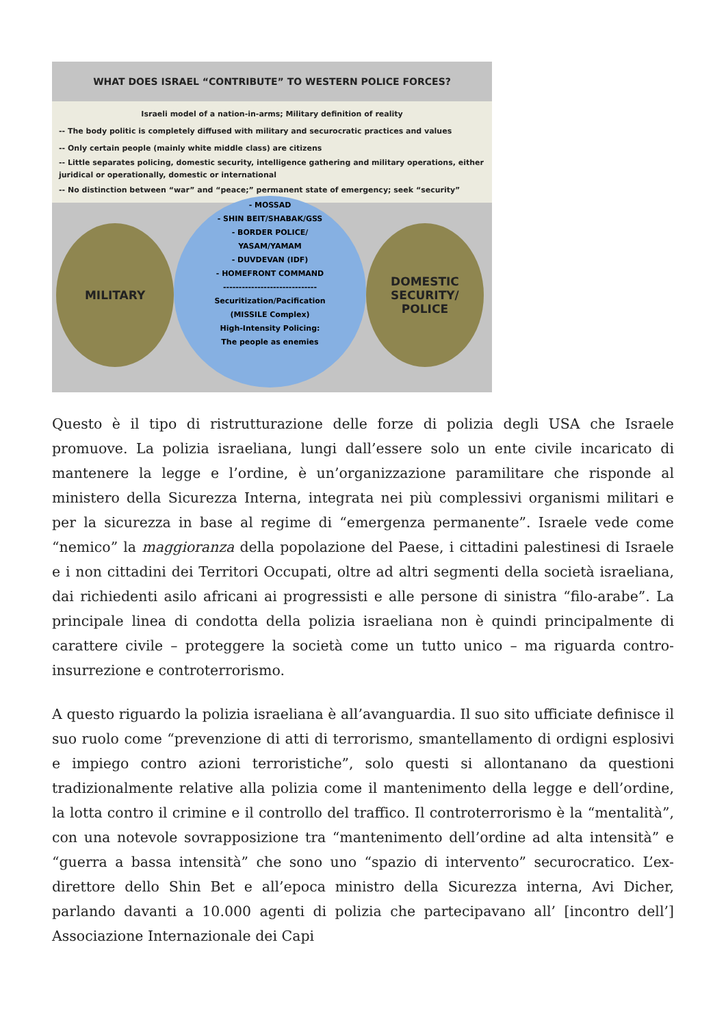WHAT DOES ISRAEL “CONTRIBUTE” TO WESTERN POLICE FORCES?
Israeli model of a nation-in-arms; Military definition of reality
-- The body politic is completely diffused with military and securocratic practices and values
-- Only certain people (mainly white middle class) are citizens
-- Little separates policing, domestic security, intelligence gathering and military operations, either juridical or operationally, domestic or international
-- No distinction between “war” and “peace;” permanent state of emergency; seek “security”
MILITARY
- MOSSAD
- SHIN BEIT/SHABAK/GSS
- BORDER POLICE/
YASAM/YAMAM
- DUVDEVAN (IDF)
- HOMEFRONT COMMAND
------------------------------
Securitization/Pacification
(MISSILE Complex)
High-Intensity Policing:
The people as enemies
DOMESTIC
SECURITY/
POLICE
Questo è il tipo di ristrutturazione delle forze di polizia degli USA che Israele promuove. La polizia israeliana, lungi dall’essere solo un ente civile incaricato di mantenere la legge e l’ordine, è un’organizzazione paramilitare che risponde al ministero della Sicurezza Interna, integrata nei più complessivi organismi militari e per la sicurezza in base al regime di “emergenza permanente”. Israele vede come “nemico” la maggioranza della popolazione del Paese, i cittadini palestinesi di Israele e i non cittadini dei Territori Occupati, oltre ad altri segmenti della società israeliana, dai richiedenti asilo africani ai progressisti e alle persone di sinistra “filo-arabe”. La principale linea di condotta della polizia israeliana non è quindi principalmente di carattere civile – proteggere la società come un tutto unico – ma riguarda contro-insurrezione e controterrorismo.
A questo riguardo la polizia israeliana è all’avanguardia. Il suo sito ufficiate definisce il suo ruolo come “prevenzione di atti di terrorismo, smantellamento di ordigni esplosivi e impiego contro azioni terroristiche”, solo questi si allontanano da questioni tradizionalmente relative alla polizia come il mantenimento della legge e dell’ordine, la lotta contro il crimine e il controllo del traffico. Il controterrorismo è la “mentalità”, con una notevole sovrapposizione tra “mantenimento dell’ordine ad alta intensità” e “guerra a bassa intensità” che sono uno “spazio di intervento” securocratico. L’ex-direttore dello Shin Bet e all’epoca ministro della Sicurezza interna, Avi Dicher, parlando davanti a 10.000 agenti di polizia che partecipavano all’ [incontro dell’] Associazione Internazionale dei Capi